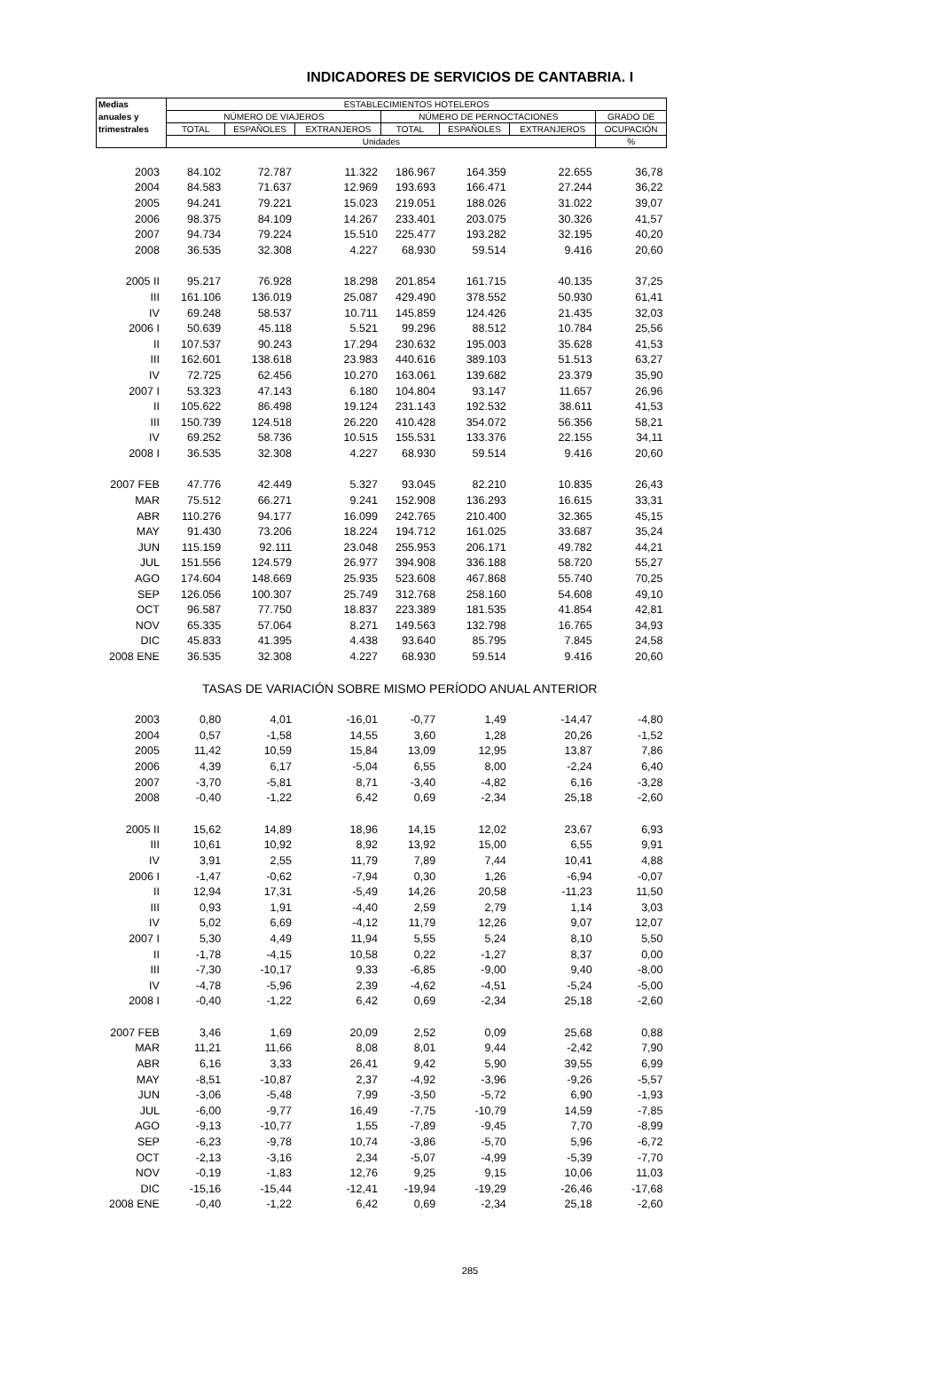INDICADORES DE SERVICIOS DE CANTABRIA. I
| Medias | ESTABLECIMIENTOS HOTELEROS | | | | | | |
| --- | --- | --- | --- | --- | --- | --- | --- |
| anuales y | NÚMERO DE VIAJEROS | | | NÚMERO DE PERNOCTACIONES | | | GRADO DE |
| trimestrales | TOTAL | ESPAÑOLES | EXTRANJEROS | TOTAL | ESPAÑOLES | EXTRANJEROS | OCUPACIÓN |
| | Unidades | | | | | | % |
| 2003 | 84.102 | 72.787 | 11.322 | 186.967 | 164.359 | 22.655 | 36,78 |
| 2004 | 84.583 | 71.637 | 12.969 | 193.693 | 166.471 | 27.244 | 36,22 |
| 2005 | 94.241 | 79.221 | 15.023 | 219.051 | 188.026 | 31.022 | 39,07 |
| 2006 | 98.375 | 84.109 | 14.267 | 233.401 | 203.075 | 30.326 | 41,57 |
| 2007 | 94.734 | 79.224 | 15.510 | 225.477 | 193.282 | 32.195 | 40,20 |
| 2008 | 36.535 | 32.308 | 4.227 | 68.930 | 59.514 | 9.416 | 20,60 |
| 2005 II | 95.217 | 76.928 | 18.298 | 201.854 | 161.715 | 40.135 | 37,25 |
| III | 161.106 | 136.019 | 25.087 | 429.490 | 378.552 | 50.930 | 61,41 |
| IV | 69.248 | 58.537 | 10.711 | 145.859 | 124.426 | 21.435 | 32,03 |
| 2006 I | 50.639 | 45.118 | 5.521 | 99.296 | 88.512 | 10.784 | 25,56 |
| II | 107.537 | 90.243 | 17.294 | 230.632 | 195.003 | 35.628 | 41,53 |
| III | 162.601 | 138.618 | 23.983 | 440.616 | 389.103 | 51.513 | 63,27 |
| IV | 72.725 | 62.456 | 10.270 | 163.061 | 139.682 | 23.379 | 35,90 |
| 2007 I | 53.323 | 47.143 | 6.180 | 104.804 | 93.147 | 11.657 | 26,96 |
| II | 105.622 | 86.498 | 19.124 | 231.143 | 192.532 | 38.611 | 41,53 |
| III | 150.739 | 124.518 | 26.220 | 410.428 | 354.072 | 56.356 | 58,21 |
| IV | 69.252 | 58.736 | 10.515 | 155.531 | 133.376 | 22.155 | 34,11 |
| 2008 I | 36.535 | 32.308 | 4.227 | 68.930 | 59.514 | 9.416 | 20,60 |
| 2007 FEB | 47.776 | 42.449 | 5.327 | 93.045 | 82.210 | 10.835 | 26,43 |
| MAR | 75.512 | 66.271 | 9.241 | 152.908 | 136.293 | 16.615 | 33,31 |
| ABR | 110.276 | 94.177 | 16.099 | 242.765 | 210.400 | 32.365 | 45,15 |
| MAY | 91.430 | 73.206 | 18.224 | 194.712 | 161.025 | 33.687 | 35,24 |
| JUN | 115.159 | 92.111 | 23.048 | 255.953 | 206.171 | 49.782 | 44,21 |
| JUL | 151.556 | 124.579 | 26.977 | 394.908 | 336.188 | 58.720 | 55,27 |
| AGO | 174.604 | 148.669 | 25.935 | 523.608 | 467.868 | 55.740 | 70,25 |
| SEP | 126.056 | 100.307 | 25.749 | 312.768 | 258.160 | 54.608 | 49,10 |
| OCT | 96.587 | 77.750 | 18.837 | 223.389 | 181.535 | 41.854 | 42,81 |
| NOV | 65.335 | 57.064 | 8.271 | 149.563 | 132.798 | 16.765 | 34,93 |
| DIC | 45.833 | 41.395 | 4.438 | 93.640 | 85.795 | 7.845 | 24,58 |
| 2008 ENE | 36.535 | 32.308 | 4.227 | 68.930 | 59.514 | 9.416 | 20,60 |
| | TASAS DE VARIACIÓN SOBRE MISMO PERÍODO ANUAL ANTERIOR | | | | | | |
| 2003 | 0,80 | 4,01 | -16,01 | -0,77 | 1,49 | -14,47 | -4,80 |
| 2004 | 0,57 | -1,58 | 14,55 | 3,60 | 1,28 | 20,26 | -1,52 |
| 2005 | 11,42 | 10,59 | 15,84 | 13,09 | 12,95 | 13,87 | 7,86 |
| 2006 | 4,39 | 6,17 | -5,04 | 6,55 | 8,00 | -2,24 | 6,40 |
| 2007 | -3,70 | -5,81 | 8,71 | -3,40 | -4,82 | 6,16 | -3,28 |
| 2008 | -0,40 | -1,22 | 6,42 | 0,69 | -2,34 | 25,18 | -2,60 |
| 2005 II | 15,62 | 14,89 | 18,96 | 14,15 | 12,02 | 23,67 | 6,93 |
| III | 10,61 | 10,92 | 8,92 | 13,92 | 15,00 | 6,55 | 9,91 |
| IV | 3,91 | 2,55 | 11,79 | 7,89 | 7,44 | 10,41 | 4,88 |
| 2006 I | -1,47 | -0,62 | -7,94 | 0,30 | 1,26 | -6,94 | -0,07 |
| II | 12,94 | 17,31 | -5,49 | 14,26 | 20,58 | -11,23 | 11,50 |
| III | 0,93 | 1,91 | -4,40 | 2,59 | 2,79 | 1,14 | 3,03 |
| IV | 5,02 | 6,69 | -4,12 | 11,79 | 12,26 | 9,07 | 12,07 |
| 2007 I | 5,30 | 4,49 | 11,94 | 5,55 | 5,24 | 8,10 | 5,50 |
| II | -1,78 | -4,15 | 10,58 | 0,22 | -1,27 | 8,37 | 0,00 |
| III | -7,30 | -10,17 | 9,33 | -6,85 | -9,00 | 9,40 | -8,00 |
| IV | -4,78 | -5,96 | 2,39 | -4,62 | -4,51 | -5,24 | -5,00 |
| 2008 I | -0,40 | -1,22 | 6,42 | 0,69 | -2,34 | 25,18 | -2,60 |
| 2007 FEB | 3,46 | 1,69 | 20,09 | 2,52 | 0,09 | 25,68 | 0,88 |
| MAR | 11,21 | 11,66 | 8,08 | 8,01 | 9,44 | -2,42 | 7,90 |
| ABR | 6,16 | 3,33 | 26,41 | 9,42 | 5,90 | 39,55 | 6,99 |
| MAY | -8,51 | -10,87 | 2,37 | -4,92 | -3,96 | -9,26 | -5,57 |
| JUN | -3,06 | -5,48 | 7,99 | -3,50 | -5,72 | 6,90 | -1,93 |
| JUL | -6,00 | -9,77 | 16,49 | -7,75 | -10,79 | 14,59 | -7,85 |
| AGO | -9,13 | -10,77 | 1,55 | -7,89 | -9,45 | 7,70 | -8,99 |
| SEP | -6,23 | -9,78 | 10,74 | -3,86 | -5,70 | 5,96 | -6,72 |
| OCT | -2,13 | -3,16 | 2,34 | -5,07 | -4,99 | -5,39 | -7,70 |
| NOV | -0,19 | -1,83 | 12,76 | 9,25 | 9,15 | 10,06 | 11,03 |
| DIC | -15,16 | -15,44 | -12,41 | -19,94 | -19,29 | -26,46 | -17,68 |
| 2008 ENE | -0,40 | -1,22 | 6,42 | 0,69 | -2,34 | 25,18 | -2,60 |
285